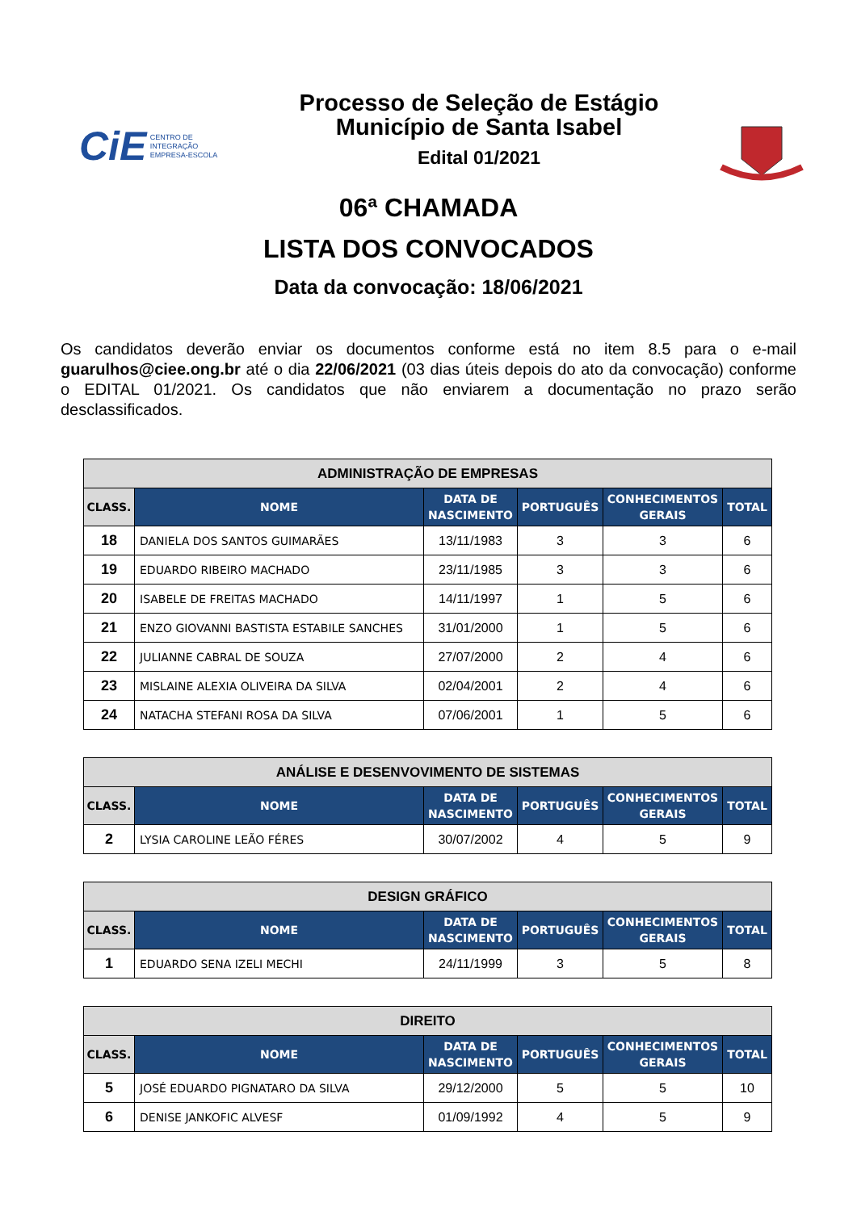CiE CENTRO DE
INTEGRAÇÃO
EMPRESA-ESCOLA
Processo de Seleção de Estágio
Município de Santa Isabel
Edital 01/2021
06ª CHAMADA
LISTA DOS CONVOCADOS
Data da convocação: 18/06/2021
Os candidatos deverão enviar os documentos conforme está no item 8.5 para o e-mail guarulhos@ciee.ong.br até o dia 22/06/2021 (03 dias úteis depois do ato da convocação) conforme o EDITAL 01/2021. Os candidatos que não enviarem a documentação no prazo serão desclassificados.
| ADMINISTRAÇÃO DE EMPRESAS | | | | | |
| --- | --- | --- | --- | --- | --- |
| CLASS. | NOME | DATA DE NASCIMENTO | PORTUGUÊS | CONHECIMENTOS GERAIS | TOTAL |
| 18 | DANIELA DOS SANTOS GUIMARÃES | 13/11/1983 | 3 | 3 | 6 |
| 19 | EDUARDO RIBEIRO MACHADO | 23/11/1985 | 3 | 3 | 6 |
| 20 | ISABELE DE FREITAS MACHADO | 14/11/1997 | 1 | 5 | 6 |
| 21 | ENZO GIOVANNI BASTISTA ESTABILE SANCHES | 31/01/2000 | 1 | 5 | 6 |
| 22 | JULIANNE CABRAL DE SOUZA | 27/07/2000 | 2 | 4 | 6 |
| 23 | MISLAINE ALEXIA OLIVEIRA DA SILVA | 02/04/2001 | 2 | 4 | 6 |
| 24 | NATACHA STEFANI ROSA DA SILVA | 07/06/2001 | 1 | 5 | 6 |
| ANÁLISE E DESENVOVIMENTO DE SISTEMAS | | | | | |
| --- | --- | --- | --- | --- | --- |
| CLASS. | NOME | DATA DE NASCIMENTO | PORTUGUÊS | CONHECIMENTOS GERAIS | TOTAL |
| 2 | LYSIA CAROLINE LEÃO FÉRES | 30/07/2002 | 4 | 5 | 9 |
| DESIGN GRÁFICO | | | | | |
| --- | --- | --- | --- | --- | --- |
| CLASS. | NOME | DATA DE NASCIMENTO | PORTUGUÊS | CONHECIMENTOS GERAIS | TOTAL |
| 1 | EDUARDO SENA IZELI MECHI | 24/11/1999 | 3 | 5 | 8 |
| DIREITO | | | | | |
| --- | --- | --- | --- | --- | --- |
| CLASS. | NOME | DATA DE NASCIMENTO | PORTUGUÊS | CONHECIMENTOS GERAIS | TOTAL |
| 5 | JOSÉ EDUARDO PIGNATARO DA SILVA | 29/12/2000 | 5 | 5 | 10 |
| 6 | DENISE JANKOFIC ALVESF | 01/09/1992 | 4 | 5 | 9 |